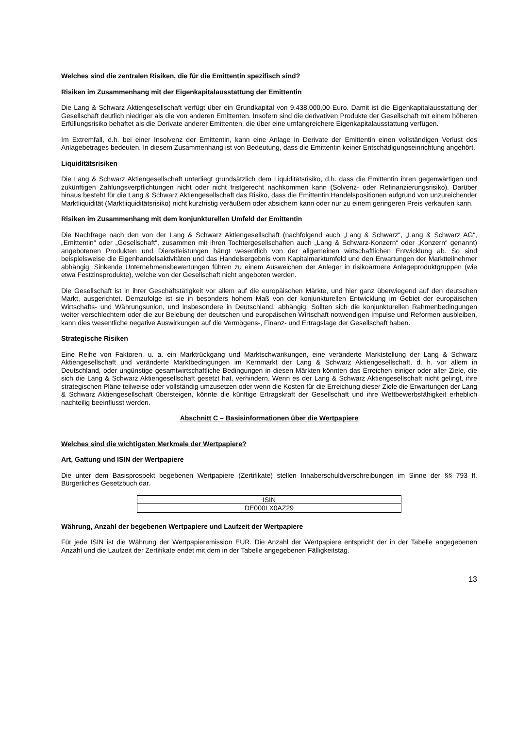Welches sind die zentralen Risiken, die für die Emittentin spezifisch sind?
Risiken im Zusammenhang mit der Eigenkapitalausstattung der Emittentin
Die Lang & Schwarz Aktiengesellschaft verfügt über ein Grundkapital von 9.438.000,00 Euro. Damit ist die Eigenkapitalausstattung der Gesellschaft deutlich niedriger als die von anderen Emittenten. Insofern sind die derivativen Produkte der Gesellschaft mit einem höheren Erfüllungsrisiko behaftet als die Derivate anderer Emittenten, die über eine umfangreichere Eigenkapitalausstattung verfügen.
Im Extremfall, d.h. bei einer Insolvenz der Emittentin, kann eine Anlage in Derivate der Emittentin einen vollständigen Verlust des Anlagebetrages bedeuten. In diesem Zusammenhang ist von Bedeutung, dass die Emittentin keiner Entschädigungseinrichtung angehört.
Liquiditätsrisiken
Die Lang & Schwarz Aktiengesellschaft unterliegt grundsätzlich dem Liquiditätsrisiko, d.h. dass die Emittentin ihren gegenwärtigen und zukünftigen Zahlungsverpflichtungen nicht oder nicht fristgerecht nachkommen kann (Solvenz- oder Refinanzierungsrisiko). Darüber hinaus besteht für die Lang & Schwarz Aktiengesellschaft das Risiko, dass die Emittentin Handelspositionen aufgrund von unzureichender Marktliquidität (Marktliquiditätsrisiko) nicht kurzfristig veräußern oder absichern kann oder nur zu einem geringeren Preis verkaufen kann.
Risiken im Zusammenhang mit dem konjunkturellen Umfeld der Emittentin
Die Nachfrage nach den von der Lang & Schwarz Aktiengesellschaft (nachfolgend auch „Lang & Schwarz“, „Lang & Schwarz AG“, „Emittentin“ oder „Gesellschaft“, zusammen mit ihren Tochtergesellschaften auch „Lang & Schwarz-Konzern“ oder „Konzern“ genannt) angebotenen Produkten und Dienstleistungen hängt wesentlich von der allgemeinen wirtschaftlichen Entwicklung ab. So sind beispielsweise die Eigenhandelsaktivitäten und das Handelsergebnis vom Kapitalmarktumfeld und den Erwartungen der Marktteilnehmer abhängig. Sinkende Unternehmensbewertungen führen zu einem Ausweichen der Anleger in risikoärmere Anlageproduktgruppen (wie etwa Festzinsprodukte), welche von der Gesellschaft nicht angeboten werden.
Die Gesellschaft ist in ihrer Geschäftstätigkeit vor allem auf die europäischen Märkte, und hier ganz überwiegend auf den deutschen Markt, ausgerichtet. Demzufolge ist sie in besonders hohem Maß von der konjunkturellen Entwicklung im Gebiet der europäischen Wirtschafts- und Währungsunion, und insbesondere in Deutschland, abhängig. Sollten sich die konjunkturellen Rahmenbedingungen weiter verschlechtern oder die zur Belebung der deutschen und europäischen Wirtschaft notwendigen Impulse und Reformen ausbleiben, kann dies wesentliche negative Auswirkungen auf die Vermögens-, Finanz- und Ertragslage der Gesellschaft haben.
Strategische Risiken
Eine Reihe von Faktoren, u. a. ein Marktrückgang und Marktschwankungen, eine veränderte Marktstellung der Lang & Schwarz Aktiengesellschaft und veränderte Marktbedingungen im Kernmarkt der Lang & Schwarz Aktiengesellschaft, d. h. vor allem in Deutschland, oder ungünstige gesamtwirtschaftliche Bedingungen in diesen Märkten könnten das Erreichen einiger oder aller Ziele, die sich die Lang & Schwarz Aktiengesellschaft gesetzt hat, verhindern. Wenn es der Lang & Schwarz Aktiengesellschaft nicht gelingt, ihre strategischen Pläne teilweise oder vollständig umzusetzen oder wenn die Kosten für die Erreichung dieser Ziele die Erwartungen der Lang & Schwarz Aktiengesellschaft übersteigen, könnte die künftige Ertragskraft der Gesellschaft und ihre Wettbewerbsfähigkeit erheblich nachteilig beeinflusst werden.
Abschnitt C – Basisinformationen über die Wertpapiere
Welches sind die wichtigsten Merkmale der Wertpapiere?
Art, Gattung und ISIN der Wertpapiere
Die unter dem Basisprospekt begebenen Wertpapiere (Zertifikate) stellen Inhaberschuldverschreibungen im Sinne der §§ 793 ff. Bürgerliches Gesetzbuch dar.
| ISIN |
| --- |
| DE000LX0AZ29 |
Währung, Anzahl der begebenen Wertpapiere und Laufzeit der Wertpapiere
Für jede ISIN ist die Währung der Wertpapieremission EUR. Die Anzahl der Wertpapiere entspricht der in der Tabelle angegebenen Anzahl und die Laufzeit der Zertifikate endet mit dem in der Tabelle angegebenen Fälligkeitstag.
13